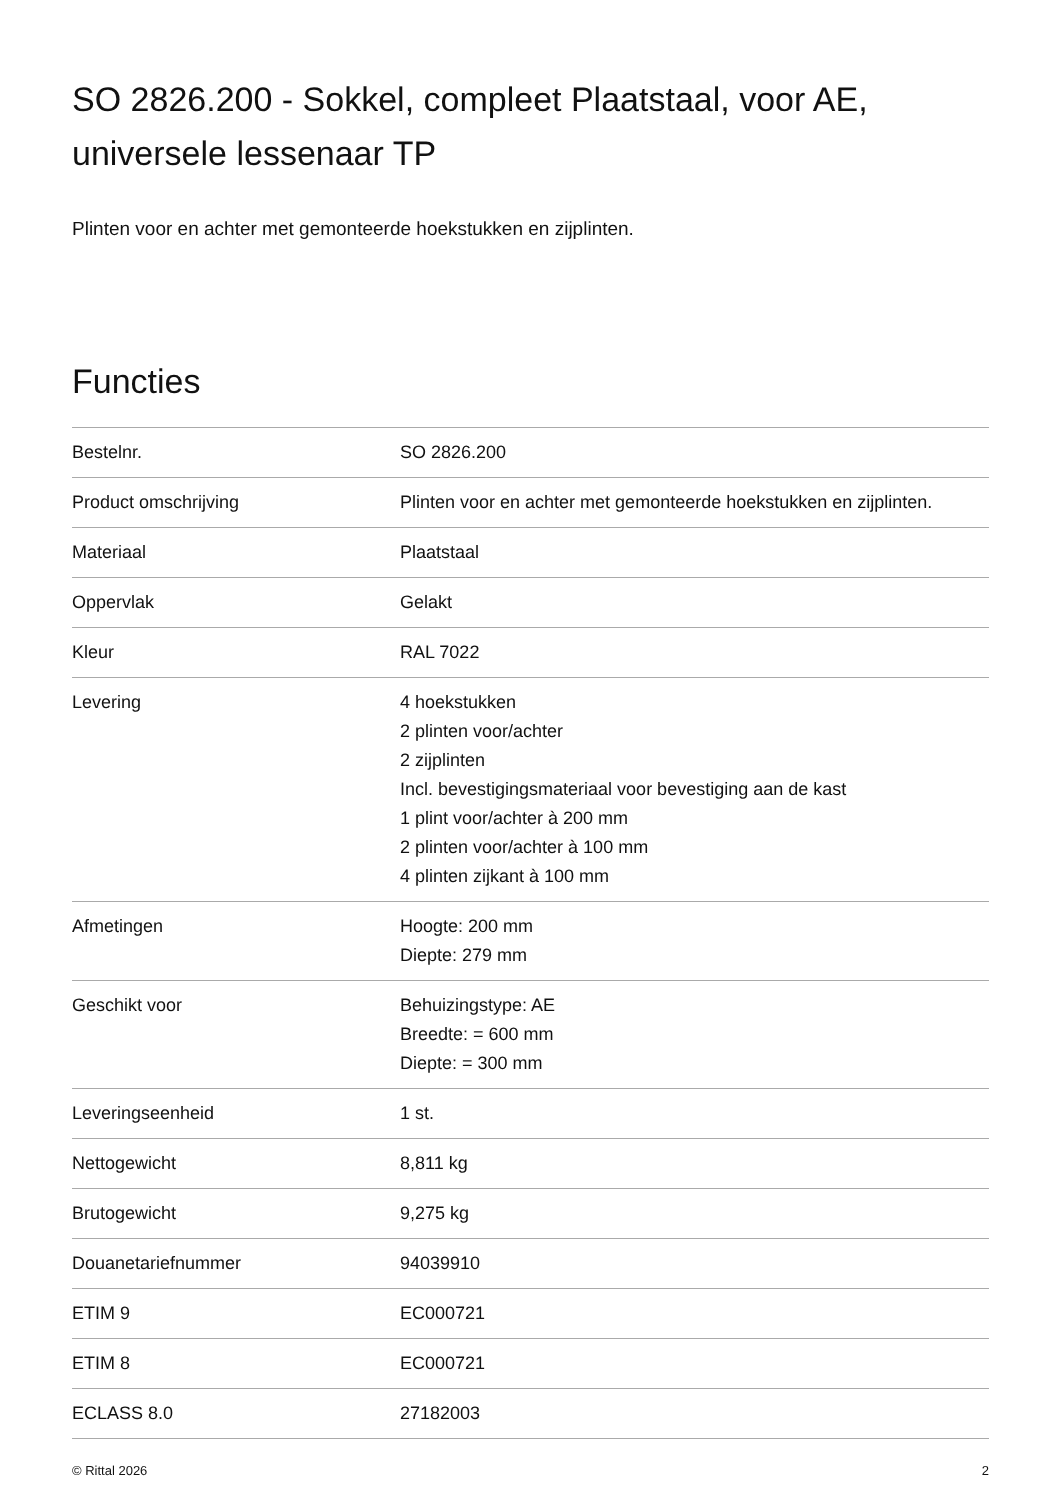SO 2826.200 - Sokkel, compleet Plaatstaal, voor AE, universele lessenaar TP
Plinten voor en achter met gemonteerde hoekstukken en zijplinten.
Functies
| Bestelnr. | SO 2826.200 |
| Product omschrijving | Plinten voor en achter met gemonteerde hoekstukken en zijplinten. |
| Materiaal | Plaatstaal |
| Oppervlak | Gelakt |
| Kleur | RAL 7022 |
| Levering | 4 hoekstukken 2 plinten voor/achter 2 zijplinten Incl. bevestigingsmateriaal voor bevestiging aan de kast 1 plint voor/achter à 200 mm 2 plinten voor/achter à 100 mm 4 plinten zijkant à 100 mm |
| Afmetingen | Hoogte: 200 mm Diepte: 279 mm |
| Geschikt voor | Behuizingstype: AE Breedte: = 600 mm Diepte: = 300 mm |
| Leveringseenheid | 1 st. |
| Nettogewicht | 8,811 kg |
| Brutogewicht | 9,275 kg |
| Douanetariefnummer | 94039910 |
| ETIM 9 | EC000721 |
| ETIM 8 | EC000721 |
| ECLASS 8.0 | 27182003 |
© Rittal 2026 2